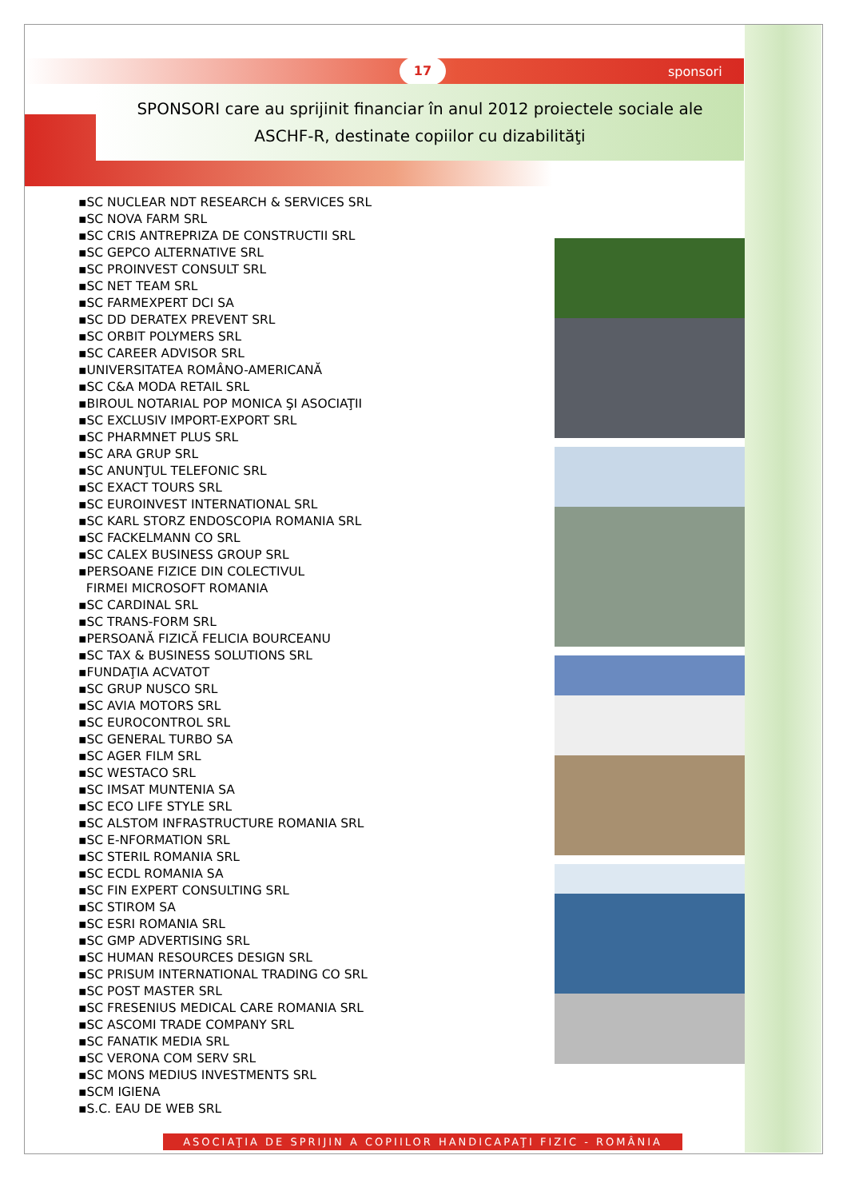17 sponsori
SPONSORI care au sprijinit financiar în anul 2012 proiectele sociale ale
ASCHF-R, destinate copiilor cu dizabilităţi
▪SC NUCLEAR NDT RESEARCH & SERVICES SRL
▪SC NOVA FARM SRL
▪SC CRIS ANTREPRIZA DE CONSTRUCTII SRL
▪SC GEPCO ALTERNATIVE SRL
▪SC PROINVEST CONSULT SRL
▪SC NET TEAM SRL
▪SC FARMEXPERT DCI SA
▪SC DD DERATEX PREVENT SRL
▪SC ORBIT POLYMERS SRL
▪SC CAREER ADVISOR SRL
▪UNIVERSITATEA ROMÂNO-AMERICANĂ
▪SC C&A MODA RETAIL SRL
▪BIROUL NOTARIAL POP MONICA ŞI ASOCIAŢII
▪SC EXCLUSIV IMPORT-EXPORT SRL
▪SC PHARMNET PLUS SRL
▪SC ARA GRUP SRL
▪SC ANUNŢUL TELEFONIC SRL
▪SC EXACT TOURS SRL
▪SC EUROINVEST INTERNATIONAL SRL
▪SC KARL STORZ ENDOSCOPIA ROMANIA SRL
▪SC FACKELMANN CO SRL
▪SC CALEX BUSINESS GROUP SRL
▪PERSOANE FIZICE DIN COLECTIVUL
FIRMEI MICROSOFT ROMANIA
▪SC CARDINAL SRL
▪SC TRANS-FORM SRL
▪PERSOANĂ FIZICĂ FELICIA BOURCEANU
▪SC TAX & BUSINESS SOLUTIONS SRL
▪FUNDAŢIA ACVATOT
▪SC GRUP NUSCO SRL
▪SC AVIA MOTORS SRL
▪SC EUROCONTROL SRL
▪SC GENERAL TURBO SA
▪SC AGER FILM SRL
▪SC WESTACO SRL
▪SC IMSAT MUNTENIA SA
▪SC ECO LIFE STYLE SRL
▪SC ALSTOM INFRASTRUCTURE ROMANIA SRL
▪SC E-NFORMATION SRL
▪SC STERIL ROMANIA SRL
▪SC ECDL ROMANIA SA
▪SC FIN EXPERT CONSULTING SRL
▪SC STIROM SA
▪SC ESRI ROMANIA SRL
▪SC GMP ADVERTISING SRL
▪SC HUMAN RESOURCES DESIGN SRL
▪SC PRISUM INTERNATIONAL TRADING CO SRL
▪SC POST MASTER SRL
▪SC FRESENIUS MEDICAL CARE ROMANIA SRL
▪SC ASCOMI TRADE COMPANY SRL
▪SC FANATIK MEDIA SRL
▪SC VERONA COM SERV SRL
▪SC MONS MEDIUS INVESTMENTS SRL
▪SCM IGIENA
▪S.C. EAU DE WEB SRL
ASOCIAŢIA DE SPRIJIN A COPIILOR HANDICAPAŢI FIZIC - ROMÂNIA